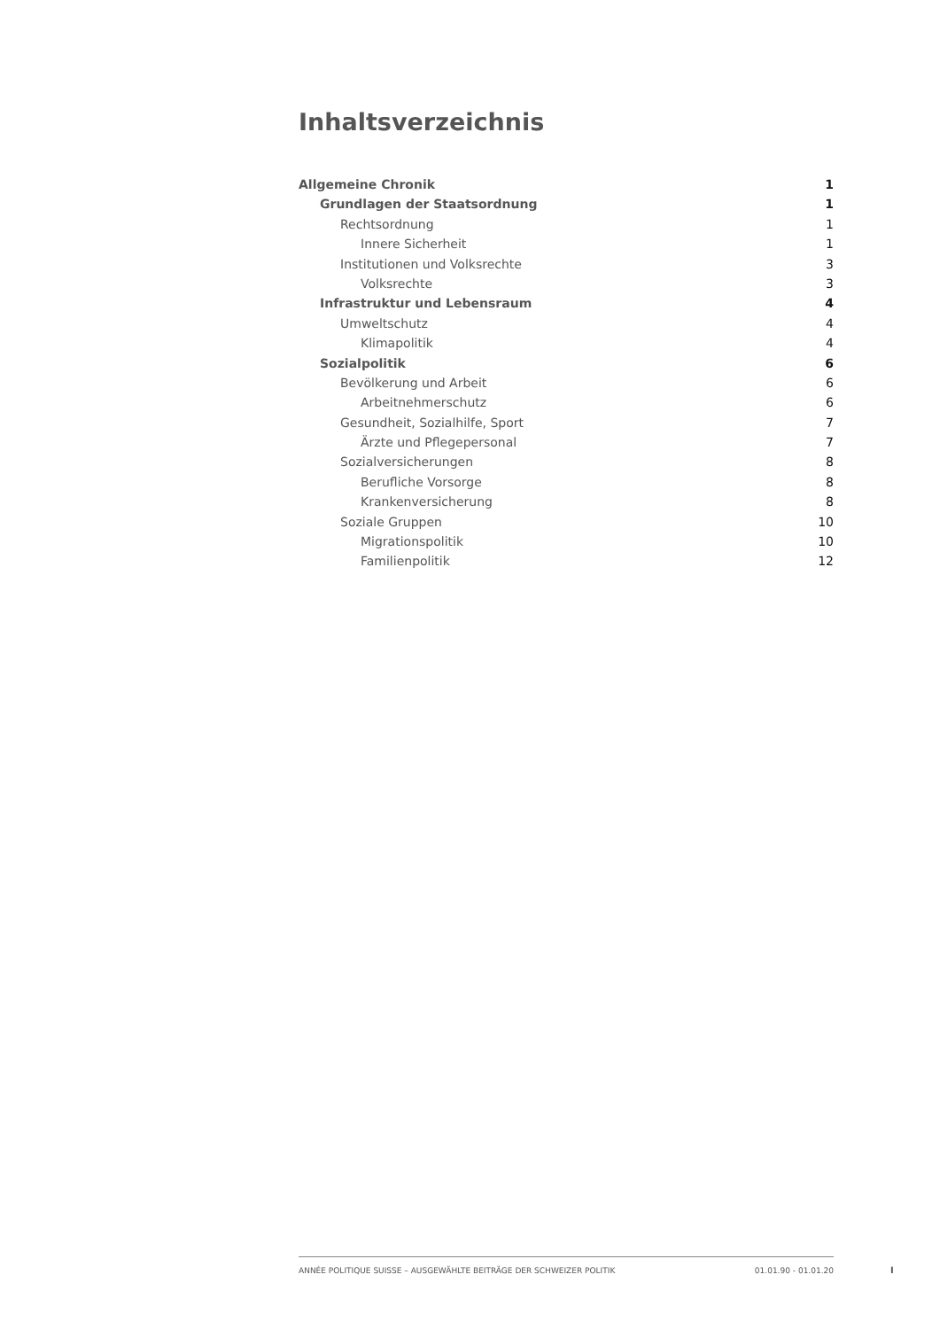Inhaltsverzeichnis
Allgemeine Chronik 1
Grundlagen der Staatsordnung 1
Rechtsordnung 1
Innere Sicherheit 1
Institutionen und Volksrechte 3
Volksrechte 3
Infrastruktur und Lebensraum 4
Umweltschutz 4
Klimapolitik 4
Sozialpolitik 6
Bevölkerung und Arbeit 6
Arbeitnehmerschutz 6
Gesundheit, Sozialhilfe, Sport 7
Ärzte und Pflegepersonal 7
Sozialversicherungen 8
Berufliche Vorsorge 8
Krankenversicherung 8
Soziale Gruppen 10
Migrationspolitik 10
Familienpolitik 12
ANNÉE POLITIQUE SUISSE – AUSGEWÄHLTE BEITRÄGE DER SCHWEIZER POLITIK 01.01.90 - 01.01.20
I